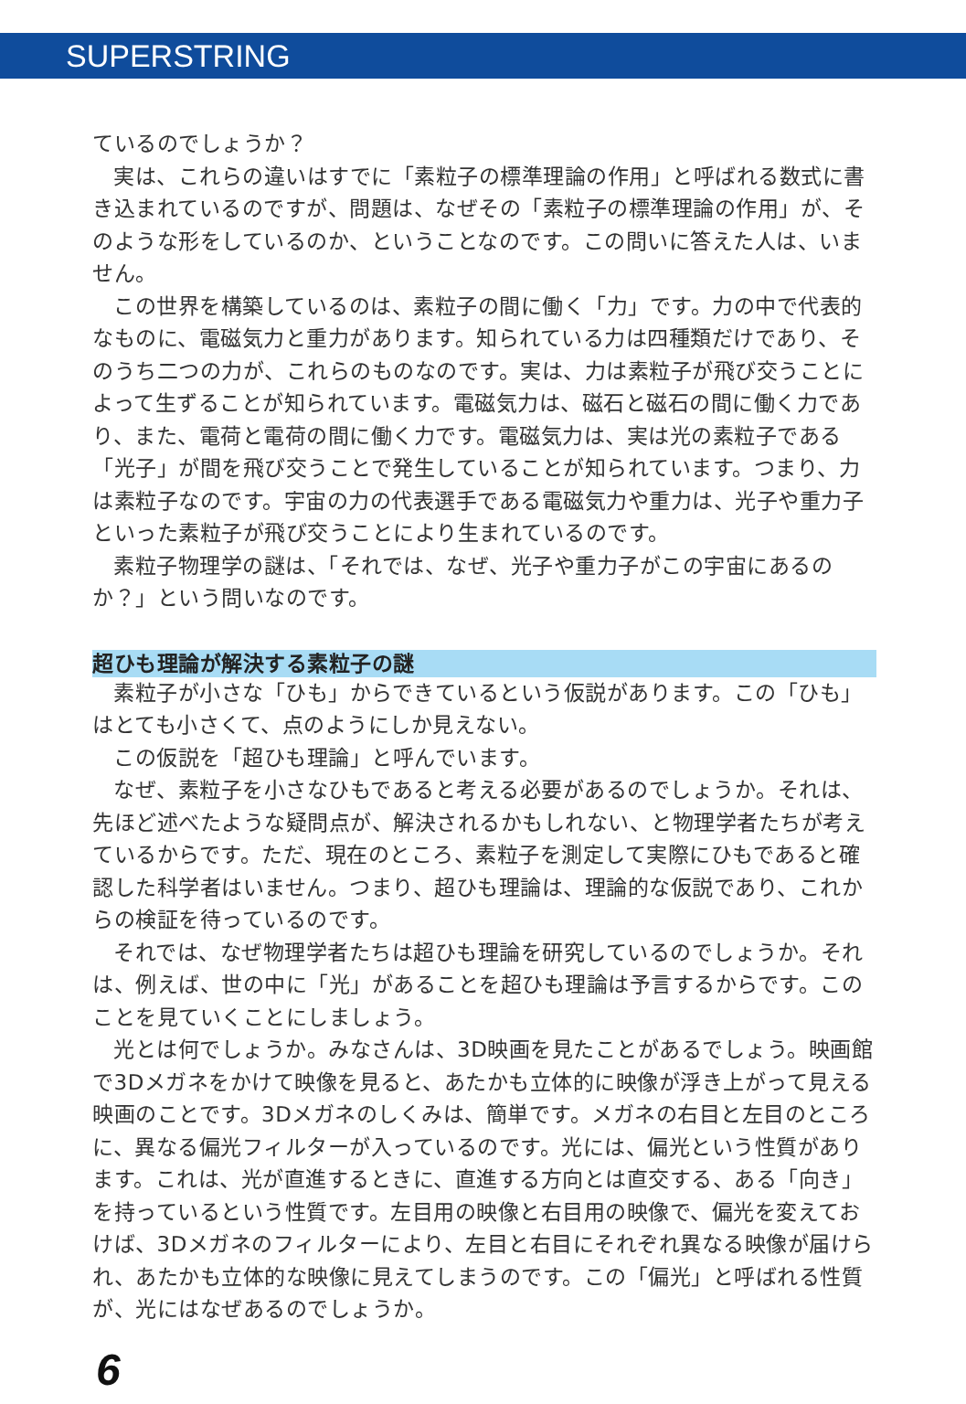SUPERSTRING
ているのでしょうか？
実は、これらの違いはすでに「素粒子の標準理論の作用」と呼ばれる数式に書き込まれているのですが、問題は、なぜその「素粒子の標準理論の作用」が、そのような形をしているのか、ということなのです。この問いに答えた人は、いません。
この世界を構築しているのは、素粒子の間に働く「力」です。力の中で代表的なものに、電磁気力と重力があります。知られている力は四種類だけであり、そのうち二つの力が、これらのものなのです。実は、力は素粒子が飛び交うことによって生ずることが知られています。電磁気力は、磁石と磁石の間に働く力であり、また、電荷と電荷の間に働く力です。電磁気力は、実は光の素粒子である「光子」が間を飛び交うことで発生していることが知られています。つまり、力は素粒子なのです。宇宙の力の代表選手である電磁気力や重力は、光子や重力子といった素粒子が飛び交うことにより生まれているのです。
素粒子物理学の謎は、「それでは、なぜ、光子や重力子がこの宇宙にあるのか？」という問いなのです。
超ひも理論が解決する素粒子の謎
素粒子が小さな「ひも」からできているという仮説があります。この「ひも」はとても小さくて、点のようにしか見えない。
この仮説を「超ひも理論」と呼んでいます。
なぜ、素粒子を小さなひもであると考える必要があるのでしょうか。それは、先ほど述べたような疑問点が、解決されるかもしれない、と物理学者たちが考えているからです。ただ、現在のところ、素粒子を測定して実際にひもであると確認した科学者はいません。つまり、超ひも理論は、理論的な仮説であり、これからの検証を待っているのです。
それでは、なぜ物理学者たちは超ひも理論を研究しているのでしょうか。それは、例えば、世の中に「光」があることを超ひも理論は予言するからです。このことを見ていくことにしましょう。
光とは何でしょうか。みなさんは、3D映画を見たことがあるでしょう。映画館で3Dメガネをかけて映像を見ると、あたかも立体的に映像が浮き上がって見える映画のことです。3Dメガネのしくみは、簡単です。メガネの右目と左目のところに、異なる偏光フィルターが入っているのです。光には、偏光という性質があります。これは、光が直進するときに、直進する方向とは直交する、ある「向き」を持っているという性質です。左目用の映像と右目用の映像で、偏光を変えておけば、3Dメガネのフィルターにより、左目と右目にそれぞれ異なる映像が届けられ、あたかも立体的な映像に見えてしまうのです。この「偏光」と呼ばれる性質が、光にはなぜあるのでしょうか。
6